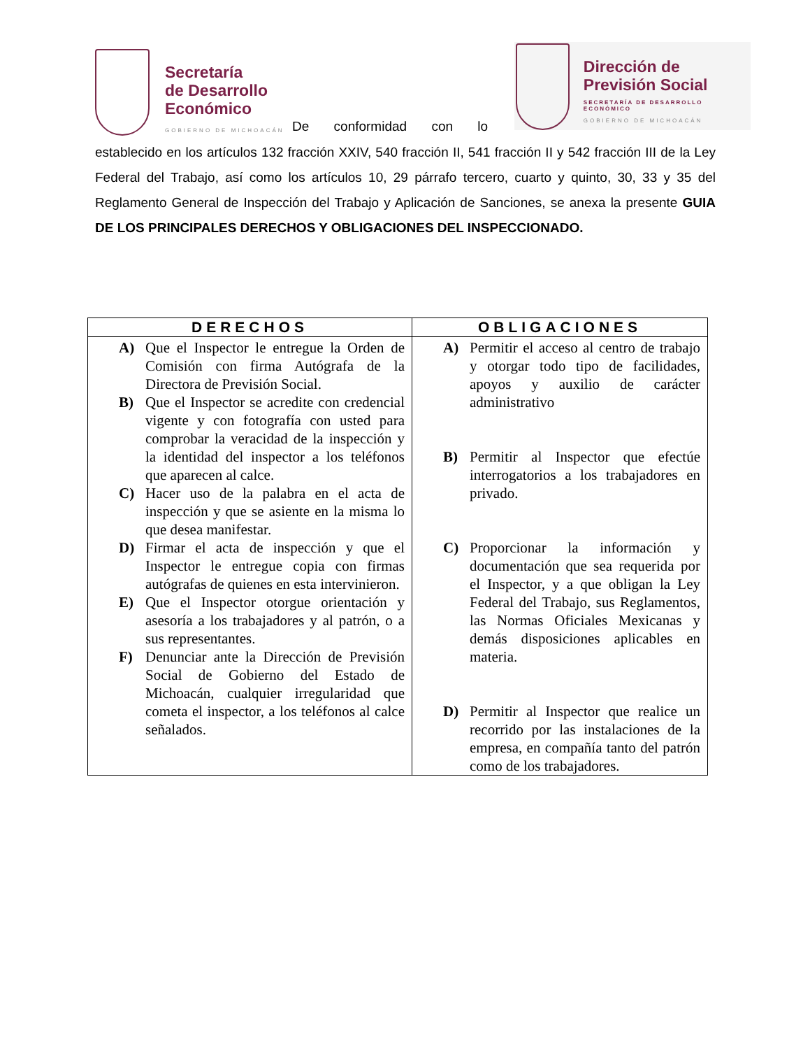Secretaría
de Desarrollo
Económico
GOBIERNO DE MICHOACÁN
De conformidad con lo
Dirección de
Previsión Social
SECRETARÍA DE DESARROLLO ECONÓMICO
GOBIERNO DE MICHOACÁN
establecido en los artículos 132 fracción XXIV, 540 fracción II, 541 fracción II y 542 fracción III de la Ley Federal del Trabajo, así como los artículos 10, 29 párrafo tercero, cuarto y quinto, 30, 33 y 35 del Reglamento General de Inspección del Trabajo y Aplicación de Sanciones, se anexa la presente GUIA DE LOS PRINCIPALES DERECHOS Y OBLIGACIONES DEL INSPECCIONADO.
| DERECHOS | OBLIGACIONES |
| --- | --- |
| A) Que el Inspector le entregue la Orden de Comisión con firma Autógrafa de la Directora de Previsión Social. B) Que el Inspector se acredite con credencial vigente y con fotografía con usted para comprobar la veracidad de la inspección y la identidad del inspector a los teléfonos que aparecen al calce. C) Hacer uso de la palabra en el acta de inspección y que se asiente en la misma lo que desea manifestar. D) Firmar el acta de inspección y que el Inspector le entregue copia con firmas autógrafas de quienes en esta intervinieron. E) Que el Inspector otorgue orientación y asesoría a los trabajadores y al patrón, o a sus representantes. F) Denunciar ante la Dirección de Previsión Social de Gobierno del Estado de Michoacán, cualquier irregularidad que cometa el inspector, a los teléfonos al calce señalados. | A) Permitir el acceso al centro de trabajo y otorgar todo tipo de facilidades, apoyos y auxilio de carácter administrativo B) Permitir al Inspector que efectúe interrogatorios a los trabajadores en privado. C) Proporcionar la información y documentación que sea requerida por el Inspector, y a que obligan la Ley Federal del Trabajo, sus Reglamentos, las Normas Oficiales Mexicanas y demás disposiciones aplicables en materia. D) Permitir al Inspector que realice un recorrido por las instalaciones de la empresa, en compañía tanto del patrón como de los trabajadores. |